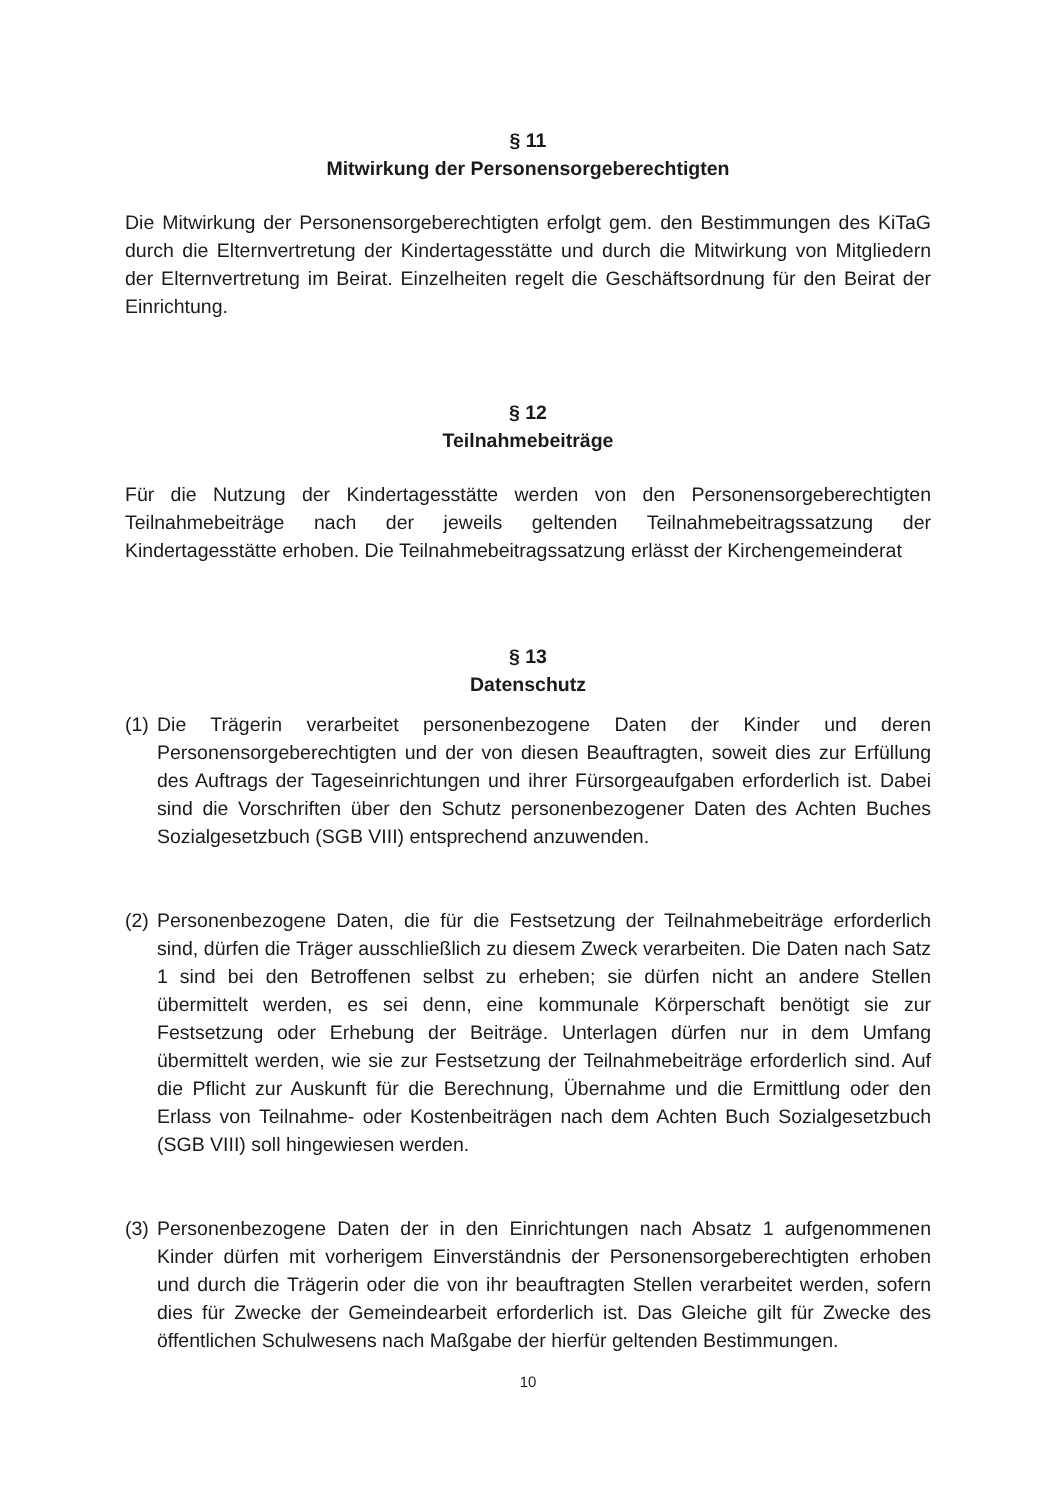§ 11
Mitwirkung der Personensorgeberechtigten
Die Mitwirkung der Personensorgeberechtigten erfolgt gem. den Bestimmungen des KiTaG durch die Elternvertretung der Kindertagesstätte und durch die Mitwirkung von Mitgliedern der Elternvertretung im Beirat. Einzelheiten regelt die Geschäftsordnung für den Beirat der Einrichtung.
§ 12
Teilnahmebeiträge
Für die Nutzung der Kindertagesstätte werden von den Personensorgeberechtigten Teilnahmebeiträge nach der jeweils geltenden Teilnahmebeitragssatzung der Kindertagesstätte erhoben. Die Teilnahmebeitragssatzung erlässt der Kirchengemeinderat
§ 13
Datenschutz
(1)
Die Trägerin verarbeitet personenbezogene Daten der Kinder und deren Personensorgeberechtigten und der von diesen Beauftragten, soweit dies zur Erfüllung des Auftrags der Tageseinrichtungen und ihrer Fürsorgeaufgaben erforderlich ist. Dabei sind die Vorschriften über den Schutz personenbezogener Daten des Achten Buches Sozialgesetzbuch (SGB VIII) entsprechend anzuwenden.
(2)
Personenbezogene Daten, die für die Festsetzung der Teilnahmebeiträge erforderlich sind, dürfen die Träger ausschließlich zu diesem Zweck verarbeiten. Die Daten nach Satz 1 sind bei den Betroffenen selbst zu erheben; sie dürfen nicht an andere Stellen übermittelt werden, es sei denn, eine kommunale Körperschaft benötigt sie zur Festsetzung oder Erhebung der Beiträge. Unterlagen dürfen nur in dem Umfang übermittelt werden, wie sie zur Festsetzung der Teilnahmebeiträge erforderlich sind. Auf die Pflicht zur Auskunft für die Berechnung, Übernahme und die Ermittlung oder den Erlass von Teilnahme- oder Kostenbeiträgen nach dem Achten Buch Sozialgesetzbuch (SGB VIII) soll hingewiesen werden.
(3)
Personenbezogene Daten der in den Einrichtungen nach Absatz 1 aufgenommenen Kinder dürfen mit vorherigem Einverständnis der Personensorgeberechtigten erhoben und durch die Trägerin oder die von ihr beauftragten Stellen verarbeitet werden, sofern dies für Zwecke der Gemeindearbeit erforderlich ist. Das Gleiche gilt für Zwecke des öffentlichen Schulwesens nach Maßgabe der hierfür geltenden Bestimmungen.
10